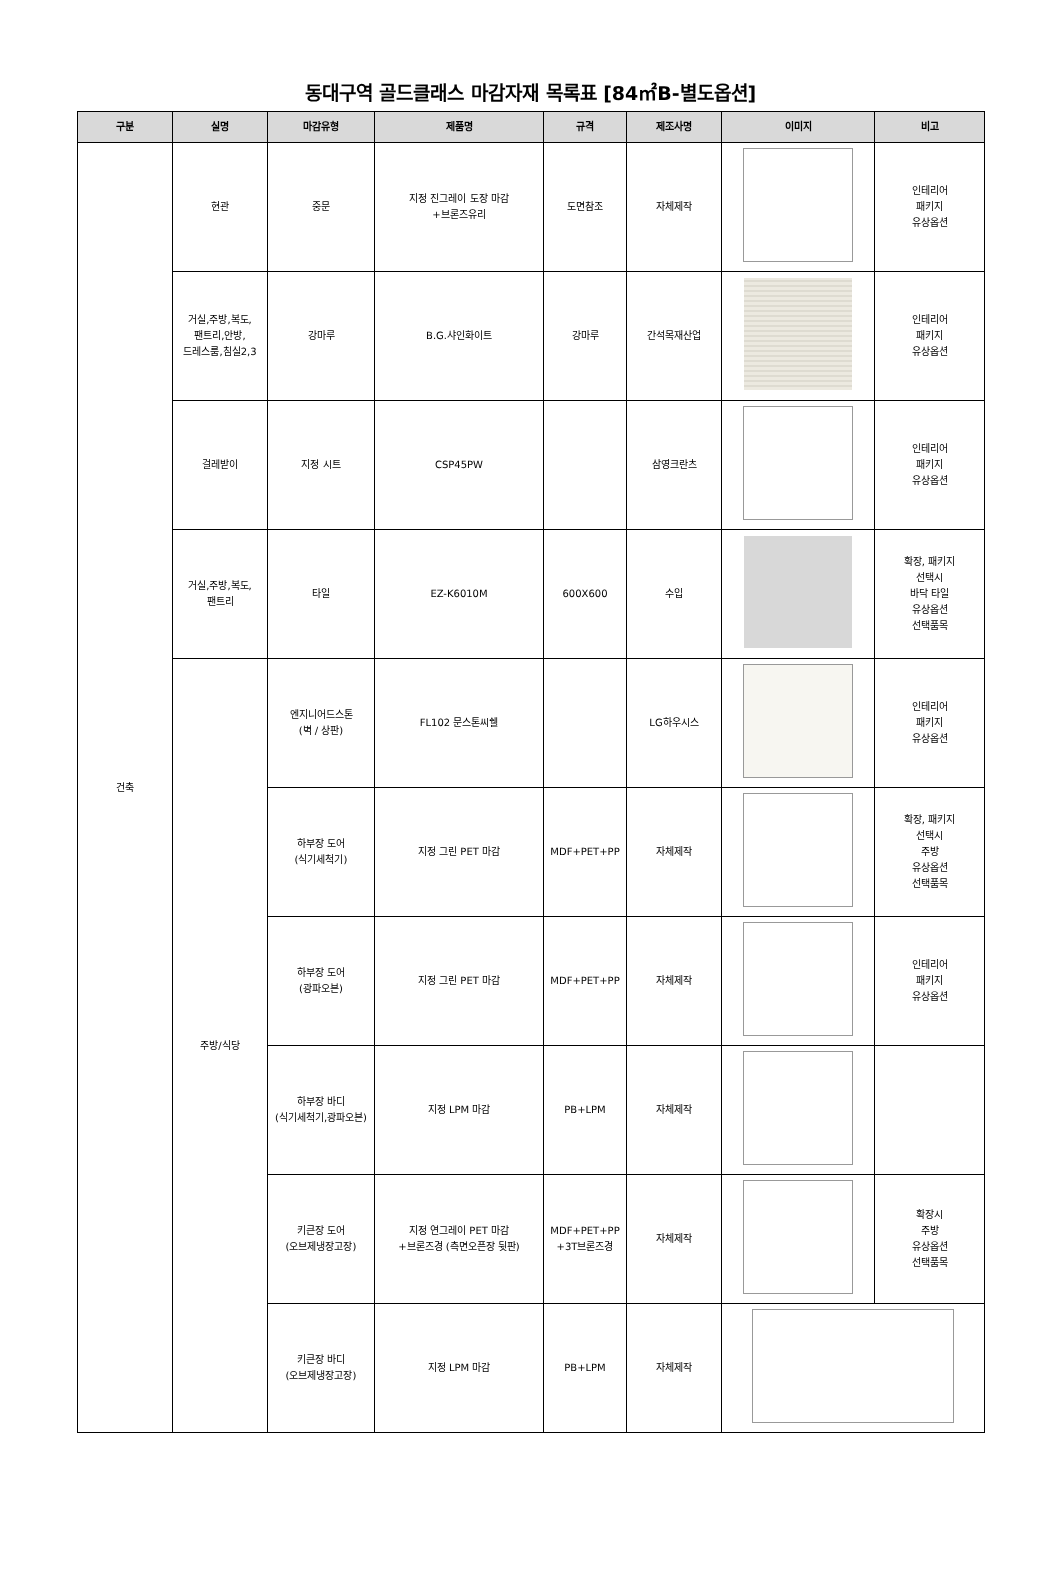동대구역 골드클래스 마감자재 목록표 [84㎡B-별도옵션]
| 구분 | 실명 | 마감유형 | 제품명 | 규격 | 제조사명 | 이미지 | 비고 |
| --- | --- | --- | --- | --- | --- | --- | --- |
| 건축 | 현관 | 중문 | 지정 진그레이 도장 마감 +브론즈유리 | 도면참조 | 자체제작 | | 인테리어 패키지 유상옵션 |
| | 거실,주방,복도, 팬트리,안방, 드레스룸,침실2,3 | 강마루 | B.G.샤인화이트 | 강마루 | 간석목재산업 | | 인테리어 패키지 유상옵션 |
| | 걸레받이 | 지정 시트 | CSP45PW | | 삼영크란츠 | | 인테리어 패키지 유상옵션 |
| | 거실,주방,복도, 팬트리 | 타일 | EZ-K6010M | 600X600 | 수입 | | 확장, 패키지 선택시 바닥 타일 유상옵션 선택품목 |
| | 주방/식당 | 엔지니어드스톤 (벽 / 상판) | FL102 문스톤씨쉘 | | LG하우시스 | | 인테리어 패키지 유상옵션 |
| | | 하부장 도어 (식기세척기) | 지정 그린 PET 마감 | MDF+PET+PP | 자체제작 | | 확장, 패키지 선택시 주방 유상옵션 선택품목 |
| | | 하부장 도어 (광파오븐) | 지정 그린 PET 마감 | MDF+PET+PP | 자체제작 | | 인테리어 패키지 유상옵션 |
| | | 하부장 바디 (식기세척기,광파오븐) | 지정 LPM 마감 | PB+LPM | 자체제작 | | |
| | | 키큰장 도어 (오브제냉장고장) | 지정 연그레이 PET 마감 +브론즈경 (측면오픈장 뒷판) | MDF+PET+PP +3T브론즈경 | 자체제작 | | 확장시 주방 유상옵션 선택품목 |
| | | 키큰장 바디 (오브제냉장고장) | 지정 LPM 마감 | PB+LPM | 자체제작 | | |